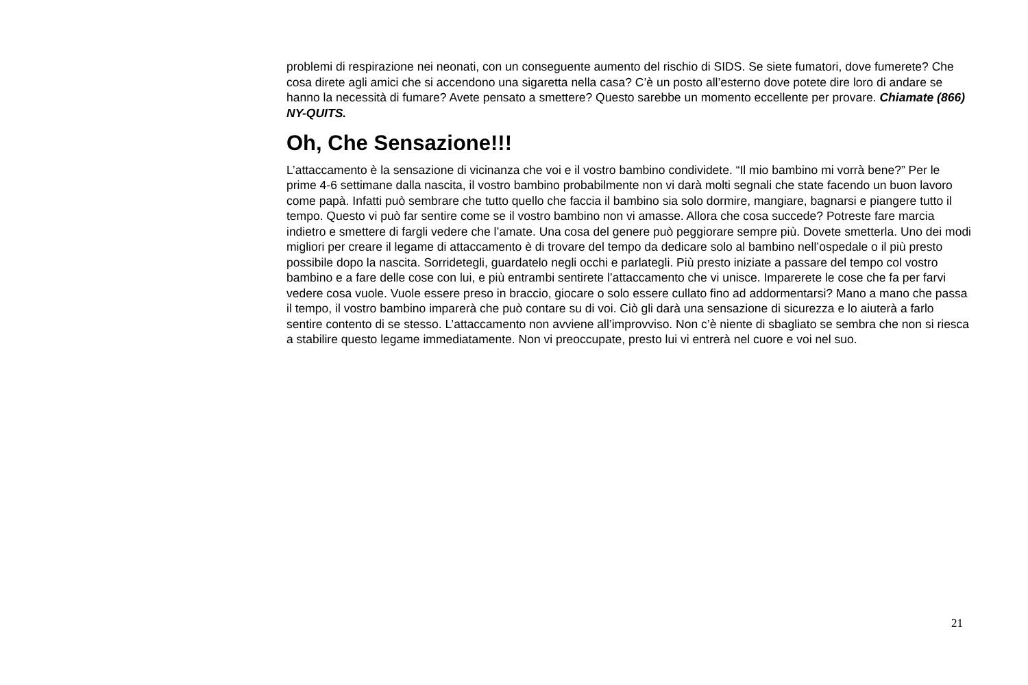problemi di respirazione nei neonati, con un conseguente aumento del rischio di SIDS. Se siete fumatori, dove fumerete? Che cosa direte agli amici che si accendono una sigaretta nella casa? C’è un posto all’esterno dove potete dire loro di andare se hanno la necessità di fumare? Avete pensato a smettere? Questo sarebbe un momento eccellente per provare. Chiamate (866) NY-QUITS.
Oh, Che Sensazione!!!
L’attaccamento è la sensazione di vicinanza che voi e il vostro bambino condividete. “Il mio bambino mi vorrà bene?” Per le prime 4-6 settimane dalla nascita, il vostro bambino probabilmente non vi darà molti segnali che state facendo un buon lavoro come papà. Infatti può sembrare che tutto quello che faccia il bambino sia solo dormire, mangiare, bagnarsi e piangere tutto il tempo. Questo vi può far sentire come se il vostro bambino non vi amasse. Allora che cosa succede? Potreste fare marcia indietro e smettere di fargli vedere che l’amate. Una cosa del genere può peggiorare sempre più. Dovete smetterla. Uno dei modi migliori per creare il legame di attaccamento è di trovare del tempo da dedicare solo al bambino nell’ospedale o il più presto possibile dopo la nascita. Sorridetegli, guardatelo negli occhi e parlategli. Più presto iniziate a passare del tempo col vostro bambino e a fare delle cose con lui, e più entrambi sentirete l’attaccamento che vi unisce. Imparerete le cose che fa per farvi vedere cosa vuole. Vuole essere preso in braccio, giocare o solo essere cullato fino ad addormentarsi? Mano a mano che passa il tempo, il vostro bambino imparerà che può contare su di voi. Ciò gli darà una sensazione di sicurezza e lo aiuterà a farlo sentire contento di se stesso. L’attaccamento non avviene all’improvviso. Non c’è niente di sbagliato se sembra che non si riesca a stabilire questo legame immediatamente. Non vi preoccupate, presto lui vi entrerà nel cuore e voi nel suo.
21